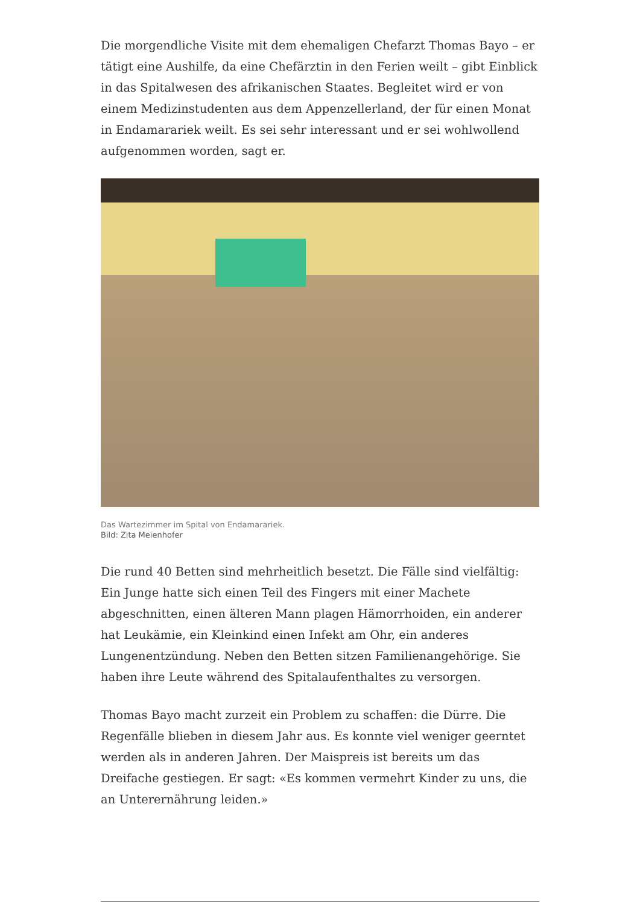Die morgendliche Visite mit dem ehemaligen Chefarzt Thomas Bayo – er tätigt eine Aushilfe, da eine Chefärztin in den Ferien weilt – gibt Einblick in das Spitalwesen des afrikanischen Staates. Begleitet wird er von einem Medizinstudenten aus dem Appenzellerland, der für einen Monat in Endamarariek weilt. Es sei sehr interessant und er sei wohlwollend aufgenommen worden, sagt er.
Das Wartezimmer im Spital von Endamarariek.
Bild: Zita Meienhofer
Die rund 40 Betten sind mehrheitlich besetzt. Die Fälle sind vielfältig: Ein Junge hatte sich einen Teil des Fingers mit einer Machete abgeschnitten, einen älteren Mann plagen Hämorrhoiden, ein anderer hat Leukämie, ein Kleinkind einen Infekt am Ohr, ein anderes Lungenentzündung. Neben den Betten sitzen Familienangehörige. Sie haben ihre Leute während des Spitalaufenthaltes zu versorgen.
Thomas Bayo macht zurzeit ein Problem zu schaffen: die Dürre. Die Regenfälle blieben in diesem Jahr aus. Es konnte viel weniger geerntet werden als in anderen Jahren. Der Maispreis ist bereits um das Dreifache gestiegen. Er sagt: «Es kommen vermehrt Kinder zu uns, die an Unterernährung leiden.»